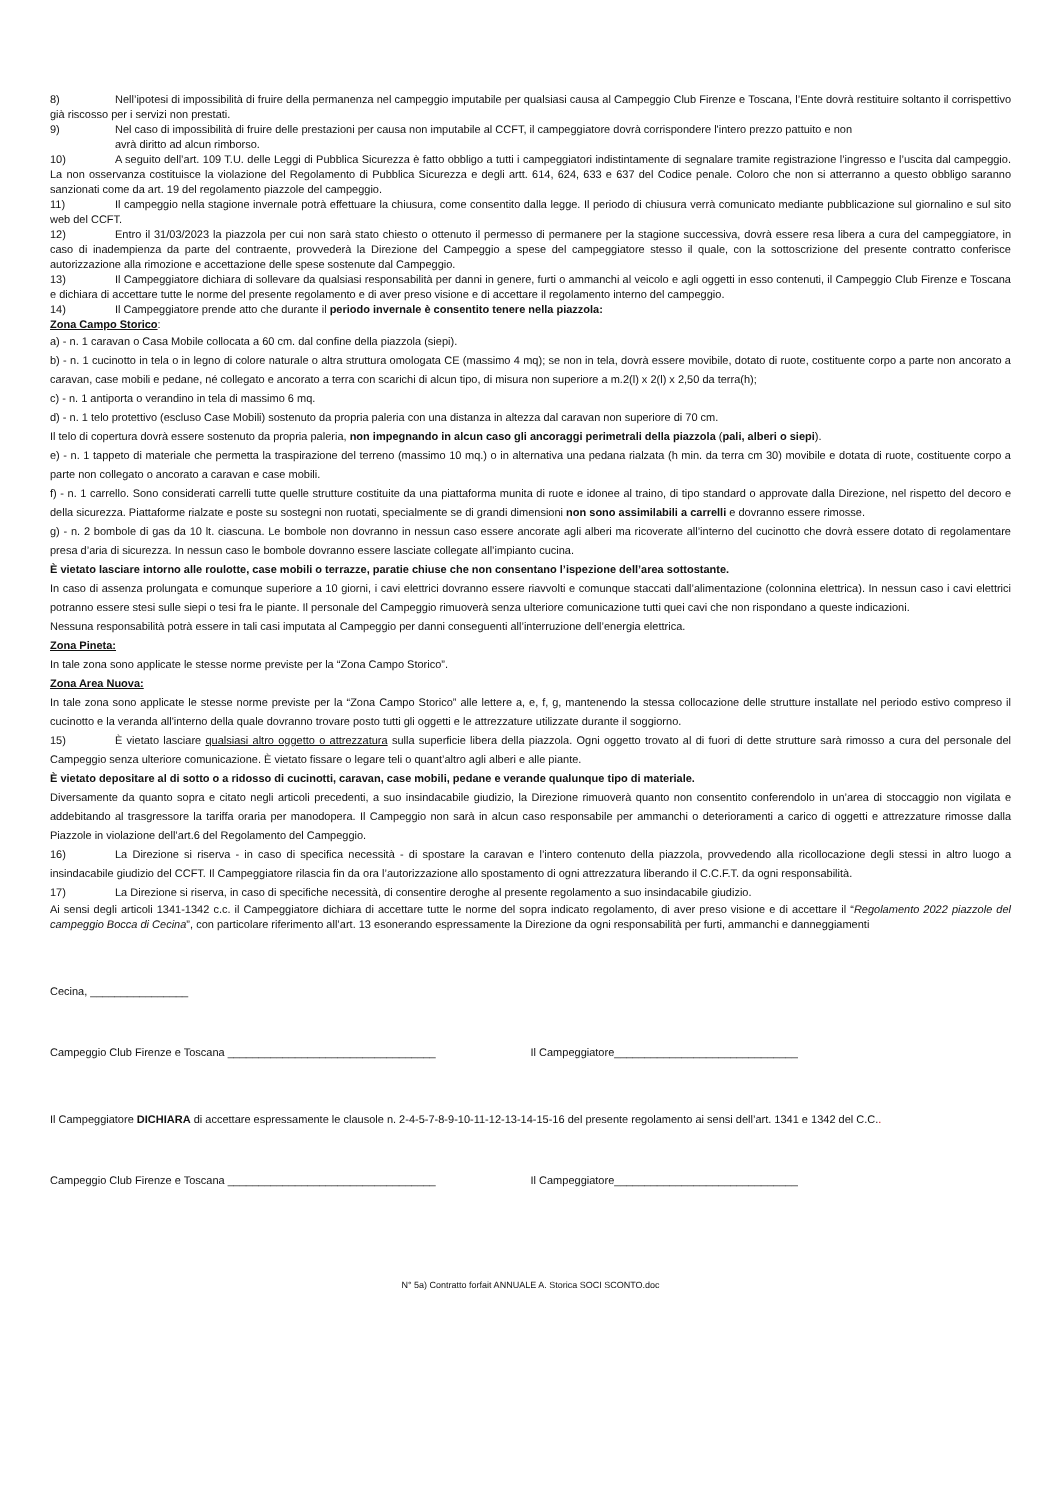8) Nell’ipotesi di impossibilità di fruire della permanenza nel campeggio imputabile per qualsiasi causa al Campeggio Club Firenze e Toscana, l’Ente dovrà restituire soltanto il corrispettivo già riscosso per i servizi non prestati.
9) Nel caso di impossibilità di fruire delle prestazioni per causa non imputabile al CCFT, il campeggiatore dovrà corrispondere l'intero prezzo pattuito e non
avrà diritto ad alcun rimborso.
10) A seguito dell’art. 109 T.U. delle Leggi di Pubblica Sicurezza è fatto obbligo a tutti i campeggiatori indistintamente di segnalare tramite registrazione l’ingresso e l’uscita dal campeggio. La non osservanza costituisce la violazione del Regolamento di Pubblica Sicurezza e degli artt. 614, 624, 633 e 637 del Codice penale. Coloro che non si atterranno a questo obbligo saranno sanzionati come da art. 19 del regolamento piazzole del campeggio.
11) Il campeggio nella stagione invernale potrà effettuare la chiusura, come consentito dalla legge. Il periodo di chiusura verrà comunicato mediante pubblicazione sul giornalino e sul sito web del CCFT.
12) Entro il 31/03/2023 la piazzola per cui non sarà stato chiesto o ottenuto il permesso di permanere per la stagione successiva, dovrà essere resa libera a cura del campeggiatore, in caso di inadempienza da parte del contraente, provvederà la Direzione del Campeggio a spese del campeggiatore stesso il quale, con la sottoscrizione del presente contratto conferisce autorizzazione alla rimozione e accettazione delle spese sostenute dal Campeggio.
13) Il Campeggiatore dichiara di sollevare da qualsiasi responsabilità per danni in genere, furti o ammanchi al veicolo e agli oggetti in esso contenuti, il Campeggio Club Firenze e Toscana e dichiara di accettare tutte le norme del presente regolamento e di aver preso visione e di accettare il regolamento interno del campeggio.
14) Il Campeggiatore prende atto che durante il periodo invernale è consentito tenere nella piazzola:
Zona Campo Storico:
a) - n. 1 caravan o Casa Mobile collocata a 60 cm. dal confine della piazzola (siepi).
b) - n. 1 cucinotto in tela o in legno di colore naturale o altra struttura omologata CE (massimo 4 mq); se non in tela, dovrà essere movibile, dotato di ruote, costituente corpo a parte non ancorato a caravan, case mobili e pedane, né collegato e ancorato a terra con scarichi di alcun tipo, di misura non superiore a m.2(l) x 2(l) x 2,50 da terra(h);
c) - n. 1 antiporta o verandino in tela di massimo 6 mq.
d) - n. 1 telo protettivo (escluso Case Mobili) sostenuto da propria paleria con una distanza in altezza dal caravan non superiore di 70 cm.
Il telo di copertura dovrà essere sostenuto da propria paleria, non impegnando in alcun caso gli ancoraggi perimetrali della piazzola (pali, alberi o siepi).
e) - n. 1 tappeto di materiale che permetta la traspirazione del terreno (massimo 10 mq.) o in alternativa una pedana rialzata (h min. da terra cm 30) movibile e dotata di ruote, costituente corpo a parte non collegato o ancorato a caravan e case mobili.
f) - n. 1 carrello. Sono considerati carrelli tutte quelle strutture costituite da una piattaforma munita di ruote e idonee al traino, di tipo standard o approvate dalla Direzione, nel rispetto del decoro e della sicurezza. Piattaforme rialzate e poste su sostegni non ruotati, specialmente se di grandi dimensioni non sono assimilabili a carrelli e dovranno essere rimosse.
g) - n. 2 bombole di gas da 10 lt. ciascuna. Le bombole non dovranno in nessun caso essere ancorate agli alberi ma ricoverate all’interno del cucinotto che dovrà essere dotato di regolamentare presa d’aria di sicurezza. In nessun caso le bombole dovranno essere lasciate collegate all’impianto cucina.
È vietato lasciare intorno alle roulotte, case mobili o terrazze, paratie chiuse che non consentano l’ispezione dell’area sottostante.
In caso di assenza prolungata e comunque superiore a 10 giorni, i cavi elettrici dovranno essere riavvolti e comunque staccati dall’alimentazione (colonnina elettrica). In nessun caso i cavi elettrici potranno essere stesi sulle siepi o tesi fra le piante. Il personale del Campeggio rimuoverà senza ulteriore comunicazione tutti quei cavi che non rispondano a queste indicazioni.
Nessuna responsabilità potrà essere in tali casi imputata al Campeggio per danni conseguenti all’interruzione dell’energia elettrica.
Zona Pineta:
In tale zona sono applicate le stesse norme previste per la “Zona Campo Storico”.
Zona Area Nuova:
In tale zona sono applicate le stesse norme previste per la “Zona Campo Storico” alle lettere a, e, f, g, mantenendo la stessa collocazione delle strutture installate nel periodo estivo compreso il cucinotto e la veranda all'interno della quale dovranno trovare posto tutti gli oggetti e le attrezzature utilizzate durante il soggiorno.
15) È vietato lasciare qualsiasi altro oggetto o attrezzatura sulla superficie libera della piazzola. Ogni oggetto trovato al di fuori di dette strutture sarà rimosso a cura del personale del Campeggio senza ulteriore comunicazione. È vietato fissare o legare teli o quant’altro agli alberi e alle piante.
È vietato depositare al di sotto o a ridosso di cucinotti, caravan, case mobili, pedane e verande qualunque tipo di materiale.
Diversamente da quanto sopra e citato negli articoli precedenti, a suo insindacabile giudizio, la Direzione rimuoverà quanto non consentito conferendolo in un’area di stoccaggio non vigilata e addebitando al trasgressore la tariffa oraria per manodopera. Il Campeggio non sarà in alcun caso responsabile per ammanchi o deterioramenti a carico di oggetti e attrezzature rimosse dalla Piazzole in violazione dell’art.6 del Regolamento del Campeggio.
16) La Direzione si riserva - in caso di specifica necessità - di spostare la caravan e l’intero contenuto della piazzola, provvedendo alla ricollocazione degli stessi in altro luogo a insindacabile giudizio del CCFT. Il Campeggiatore rilascia fin da ora l’autorizzazione allo spostamento di ogni attrezzatura liberando il C.C.F.T. da ogni responsabilità.
17) La Direzione si riserva, in caso di specifiche necessità, di consentire deroghe al presente regolamento a suo insindacabile giudizio.
Ai sensi degli articoli 1341-1342 c.c. il Campeggiatore dichiara di accettare tutte le norme del sopra indicato regolamento, di aver preso visione e di accettare il “Regolamento 2022 piazzole del campeggio Bocca di Cecina”, con particolare riferimento all’art. 13 esonerando espressamente la Direzione da ogni responsabilità per furti, ammanchi e danneggiamenti
Cecina, ________________
Campeggio Club Firenze e Toscana __________________________________ Il Campeggiatore______________________________
Il Campeggiatore DICHIARA di accettare espressamente le clausole n. 2-4-5-7-8-9-10-11-12-13-14-15-16 del presente regolamento ai sensi dell’art. 1341 e 1342 del C.C..
Campeggio Club Firenze e Toscana __________________________________ Il Campeggiatore______________________________
N° 5a) Contratto forfait ANNUALE A. Storica SOCI SCONTO.doc